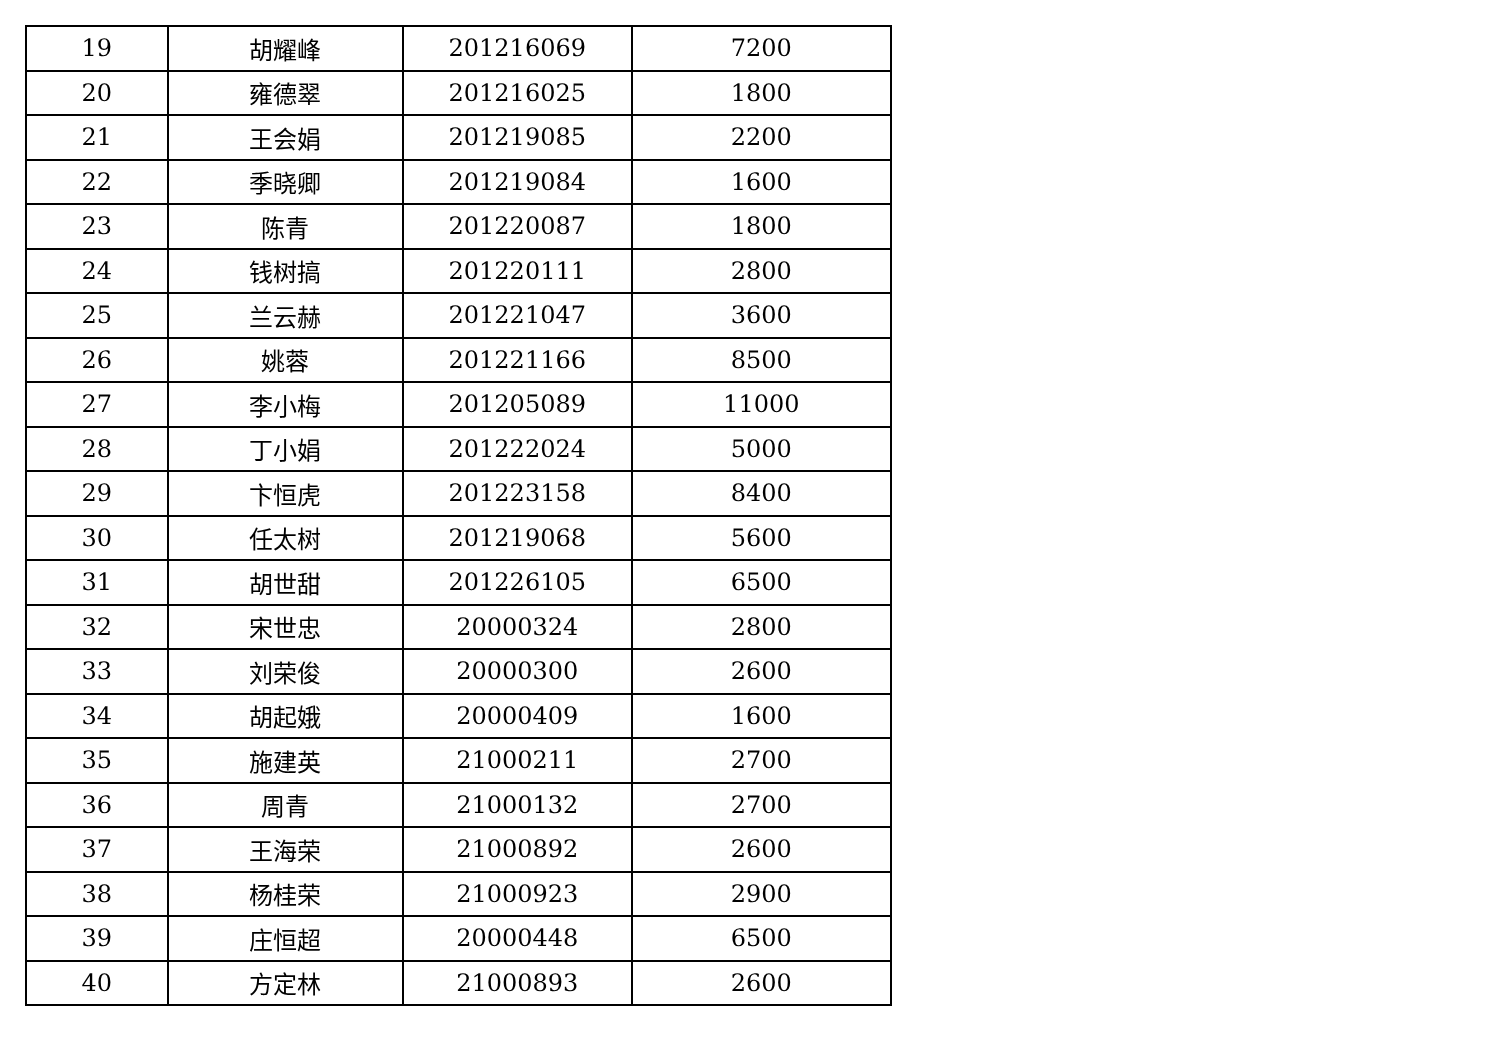| 19 | 胡耀峰 | 201216069 | 7200 |
| 20 | 雍德翠 | 201216025 | 1800 |
| 21 | 王会娟 | 201219085 | 2200 |
| 22 | 季晓卿 | 201219084 | 1600 |
| 23 | 陈青 | 201220087 | 1800 |
| 24 | 钱树搞 | 201220111 | 2800 |
| 25 | 兰云赫 | 201221047 | 3600 |
| 26 | 姚蓉 | 201221166 | 8500 |
| 27 | 李小梅 | 201205089 | 11000 |
| 28 | 丁小娟 | 201222024 | 5000 |
| 29 | 卞恒虎 | 201223158 | 8400 |
| 30 | 任太树 | 201219068 | 5600 |
| 31 | 胡世甜 | 201226105 | 6500 |
| 32 | 宋世忠 | 20000324 | 2800 |
| 33 | 刘荣俊 | 20000300 | 2600 |
| 34 | 胡起娥 | 20000409 | 1600 |
| 35 | 施建英 | 21000211 | 2700 |
| 36 | 周青 | 21000132 | 2700 |
| 37 | 王海荣 | 21000892 | 2600 |
| 38 | 杨桂荣 | 21000923 | 2900 |
| 39 | 庄恒超 | 20000448 | 6500 |
| 40 | 方定林 | 21000893 | 2600 |